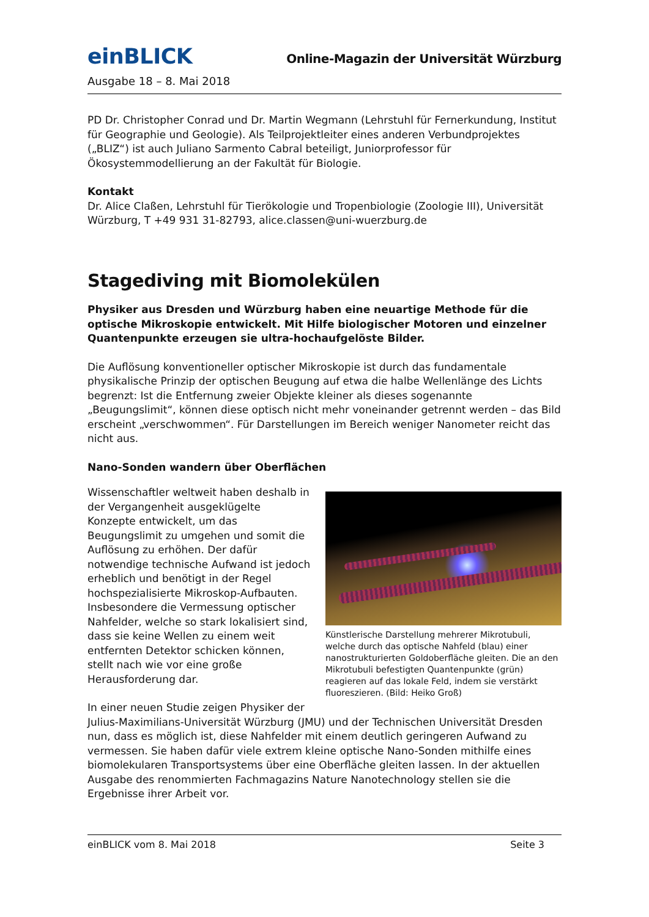einBLICK
Online-Magazin der Universität Würzburg
Ausgabe 18 – 8. Mai 2018
PD Dr. Christopher Conrad und Dr. Martin Wegmann (Lehrstuhl für Fernerkundung, Institut für Geographie und Geologie). Als Teilprojektleiter eines anderen Verbundprojektes („BLIZ“) ist auch Juliano Sarmento Cabral beteiligt, Juniorprofessor für Ökosystemmodellierung an der Fakultät für Biologie.
Kontakt
Dr. Alice Claßen, Lehrstuhl für Tierökologie und Tropenbiologie (Zoologie III), Universität Würzburg, T +49 931 31-82793, alice.classen@uni-wuerzburg.de
Stagediving mit Biomolekülen
Physiker aus Dresden und Würzburg haben eine neuartige Methode für die optische Mikroskopie entwickelt. Mit Hilfe biologischer Motoren und einzelner Quantenpunkte erzeugen sie ultra-hochaufgelöste Bilder.
Die Auflösung konventioneller optischer Mikroskopie ist durch das fundamentale physikalische Prinzip der optischen Beugung auf etwa die halbe Wellenlänge des Lichts begrenzt: Ist die Entfernung zweier Objekte kleiner als dieses sogenannte „Beugungslimit“, können diese optisch nicht mehr voneinander getrennt werden – das Bild erscheint „verschwommen“. Für Darstellungen im Bereich weniger Nanometer reicht das nicht aus.
Nano-Sonden wandern über Oberflächen
Künstlerische Darstellung mehrerer Mikrotubuli, welche durch das optische Nahfeld (blau) einer nanostrukturierten Goldoberfläche gleiten. Die an den Mikrotubuli befestigten Quantenpunkte (grün) reagieren auf das lokale Feld, indem sie verstärkt fluoreszieren. (Bild: Heiko Groß)
Wissenschaftler weltweit haben deshalb in der Vergangenheit ausgeklügelte Konzepte entwickelt, um das Beugungslimit zu umgehen und somit die Auflösung zu erhöhen. Der dafür notwendige technische Aufwand ist jedoch erheblich und benötigt in der Regel hochspezialisierte Mikroskop-Aufbauten. Insbesondere die Vermessung optischer Nahfelder, welche so stark lokalisiert sind, dass sie keine Wellen zu einem weit entfernten Detektor schicken können, stellt nach wie vor eine große Herausforderung dar.
In einer neuen Studie zeigen Physiker der Julius-Maximilians-Universität Würzburg (JMU) und der Technischen Universität Dresden nun, dass es möglich ist, diese Nahfelder mit einem deutlich geringeren Aufwand zu vermessen. Sie haben dafür viele extrem kleine optische Nano-Sonden mithilfe eines biomolekularen Transportsystems über eine Oberfläche gleiten lassen. In der aktuellen Ausgabe des renommierten Fachmagazins Nature Nanotechnology stellen sie die Ergebnisse ihrer Arbeit vor.
einBLICK vom 8. Mai 2018 Seite 3